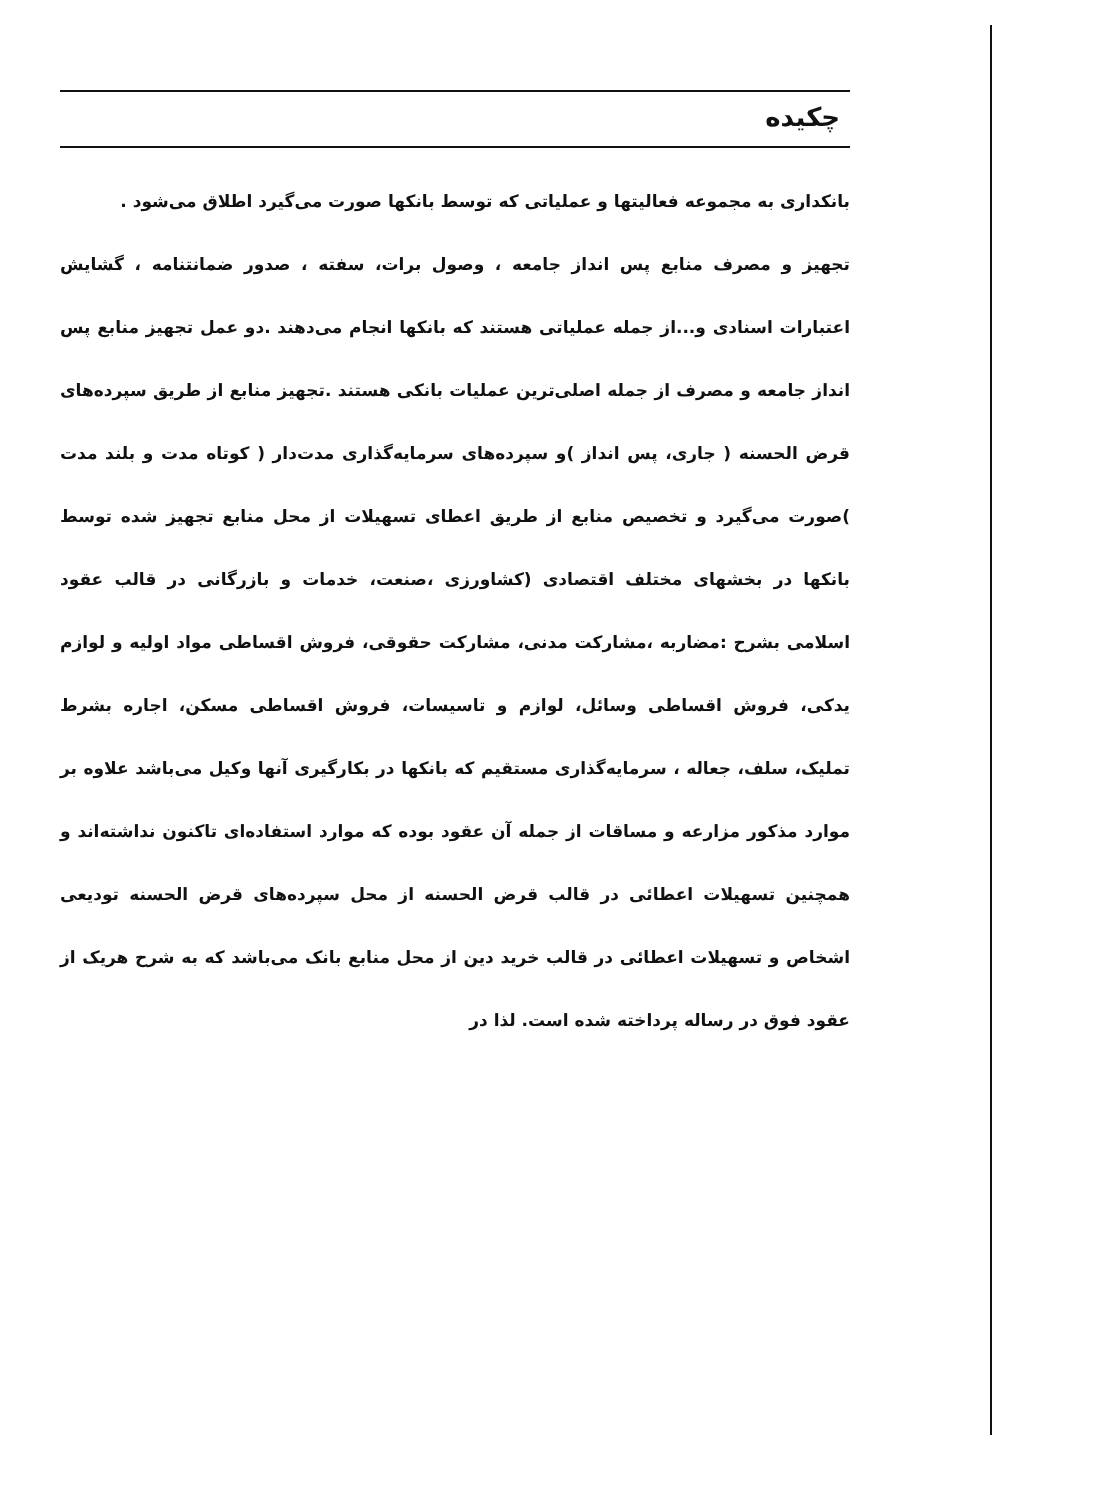چکیده
بانکداری به مجموعه فعالیتها و عملیاتی که توسط بانکها صورت می‌گیرد اطلاق می‌شود .
تجهیز و مصرف منابع پس انداز جامعه ، وصول برات، سفته ، صدور ضمانتنامه ، گشایش اعتبارات اسنادی و...از جمله عملیاتی هستند که بانکها انجام می‌دهند .دو عمل تجهیز منابع پس انداز جامعه و مصرف از جمله اصلی‌ترین عملیات بانکی هستند .تجهیز منابع از طریق سپرده‌های قرض الحسنه ( جاری، پس انداز )و سپرده‌های سرمایه‌گذاری مدت‌دار ( کوتاه مدت و بلند مدت )صورت می‌گیرد و تخصیص منابع از طریق اعطای تسهیلات از محل منابع تجهیز شده توسط بانکها در بخشهای مختلف اقتصادی (کشاورزی ،صنعت، خدمات و بازرگانی در قالب عقود اسلامی بشرح :مضاربه ،مشارکت مدنی، مشارکت حقوقی، فروش اقساطی مواد اولیه و لوازم یدکی، فروش اقساطی وسائل، لوازم و تاسیسات، فروش اقساطی مسکن، اجاره بشرط تملیک، سلف، جعاله ، سرمایه‌گذاری مستقیم که بانکها در بکارگیری آنها وکیل می‌باشد علاوه بر موارد مذکور مزارعه و مساقات از جمله آن عقود بوده که موارد استفاده‌ای تاکنون نداشته‌اند و همچنین تسهیلات اعطائی در قالب قرض الحسنه از محل سپرده‌های قرض الحسنه تودیعی اشخاص و تسهیلات اعطائی در قالب خرید دین از محل منابع بانک می‌باشد که به شرح هریک از عقود فوق در رساله پرداخته شده است. لذا در